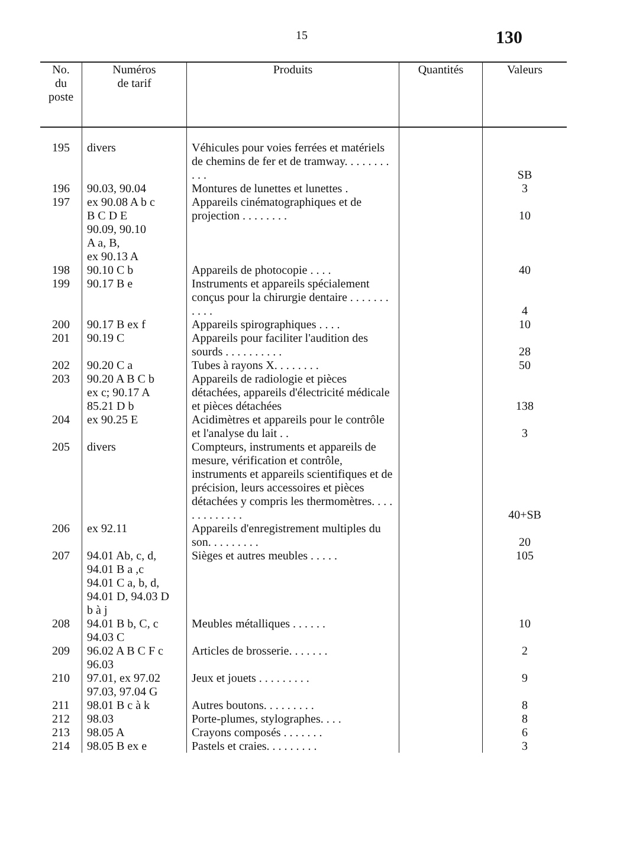15 130
| No. du poste | Numéros de tarif | Produits | Quantités | Valeurs |
| --- | --- | --- | --- | --- |
| 195 | divers | Véhicules pour voies ferrées et matériels de chemins de fer et de tramway. . . . . . . . . . . | | SB |
| 196 | 90.03, 90.04 | Montures de lunettes et lunettes . | | 3 |
| 197 | ex 90.08 A b c B C D E 90.09, 90.10 A a, B, ex 90.13 A | Appareils cinématographiques et de projection . . . . . . . . | | 10 |
| 198 | 90.10 C b | Appareils de photocopie . . . . | | 40 |
| 199 | 90.17 B e | Instruments et appareils spécialement conçus pour la chirurgie dentaire . . . . . . . . . . . | | 4 |
| 200 | 90.17 B ex f | Appareils spirographiques . . . . | | 10 |
| 201 | 90.19 C | Appareils pour faciliter l'audition des sourds . . . . . . . . . . | | 28 |
| 202 | 90.20 C a | Tubes à rayons X. . . . . . . . | | 50 |
| 203 | 90.20 A B C b ex c; 90.17 A 85.21 D b | Appareils de radiologie et pièces détachées, appareils d'électricité médicale et pièces détachées | | 138 |
| 204 | ex 90.25 E | Acidimètres et appareils pour le contrôle et l'analyse du lait . . | | 3 |
| 205 | divers | Compteurs, instruments et appareils de mesure, vérification et contrôle, instruments et appareils scientifiques et de précision, leurs accessoires et pièces détachées y compris les thermomètres. . . . . . . . . . . . . | | 40+SB |
| 206 | ex 92.11 | Appareils d'enregistrement multiples du son. . . . . . . . . | | 20 |
| 207 | 94.01 Ab, c, d, 94.01 B a ,c 94.01 C a, b, d, 94.01 D, 94.03 D b à j | Sièges et autres meubles . . . . . | | 105 |
| 208 | 94.01 B b, C, c 94.03 C | Meubles métalliques . . . . . . | | 10 |
| 209 | 96.02 A B C F c 96.03 | Articles de brosserie. . . . . . . | | 2 |
| 210 | 97.01, ex 97.02 97.03, 97.04 G | Jeux et jouets . . . . . . . . . | | 9 |
| 211 | 98.01 B c à k | Autres boutons. . . . . . . . . | | 8 |
| 212 | 98.03 | Porte-plumes, stylographes. . . . | | 8 |
| 213 | 98.05 A | Crayons composés . . . . . . . | | 6 |
| 214 | 98.05 B ex e | Pastels et craies. . . . . . . . . | | 3 |